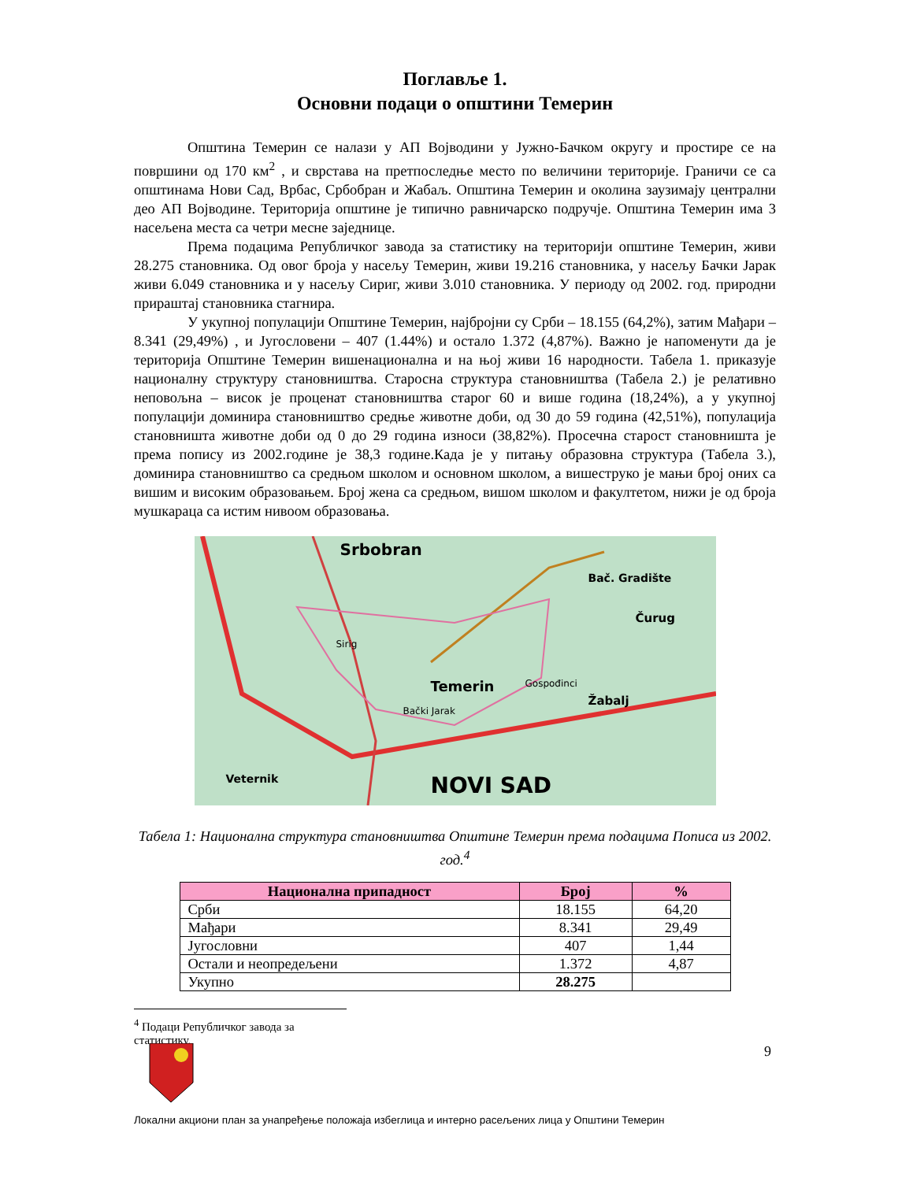Поглавље 1.
Основни подаци о општини Темерин
Општина Темерин се налази у АП Војводини у Јужно-Бачком округу и простире се на површини од 170 км<sup>2</sup> , и сврстава на претпоследње место по величини територије. Граничи се са општинама Нови Сад, Врбас, Србобран и Жабаљ. Општина Темерин и околина заузимају централни део АП Војводине. Територија општине је типично равничарско подручје. Општина Темерин има 3 насељена места са четри месне заједнице.
Према подацима Републичког завода за статистику на територији општине Темерин, живи 28.275 становника. Од овог броја у насељу Темерин, живи 19.216 становника, у насељу Бачки Јарак живи 6.049 становника и у насељу Сириг, живи 3.010 становника. У периоду од 2002. год. природни прираштај становника стагнира.
У укупној популацији Општине Темерин, најбројни су Срби – 18.155 (64,2%), затим Мађари – 8.341 (29,49%) , и Југословени – 407 (1.44%) и остало 1.372 (4,87%). Важно је напоменути да је територија Општине Темерин вишенационална и на њој живи 16 народности. Табела 1. приказује националну структуру становништва. Старосна структура становништва (Табела 2.) је релативно неповољна – висок је проценат становништва старог 60 и више година (18,24%), а у укупној популацији доминира становништво средње животне доби, од 30 до 59 година (42,51%), популација становништа животне доби од 0 до 29 година износи (38,82%). Просечна старост становништа је према попису из 2002.године је 38,3 године.Када је у питању образовна структура (Табела 3.), доминира становништво са средњом школом и основном школом, а вишеструко је мањи број оних са вишим и високим образовањем. Број жена са средњом, вишом школом и факултетом, нижи је од броја мушкараца са истим нивоом образовања.
Srbobran
Temerin
Bački Jarak
Sirig
Žabalj
Gospođinci
Veternik NOVI SAD
Čurug
Bač. Gradište
Табела 1: Национална структура становништва Општине Темерин према подацима Пописа из 2002. год.<sup>4</sup>
| Национална припадност | Број | % |
| --- | --- | --- |
| Срби | 18.155 | 64,20 |
| Мађари | 8.341 | 29,49 |
| Југословни | 407 | 1,44 |
| Остали и неопредељени | 1.372 | 4,87 |
| Укупно | 28.275 | |
<sup>4</sup> Подаци Републичког завода за статистику.
9
Локални акциони план за унапређење положаја избеглица и интерно расељених лица у Општини Темерин